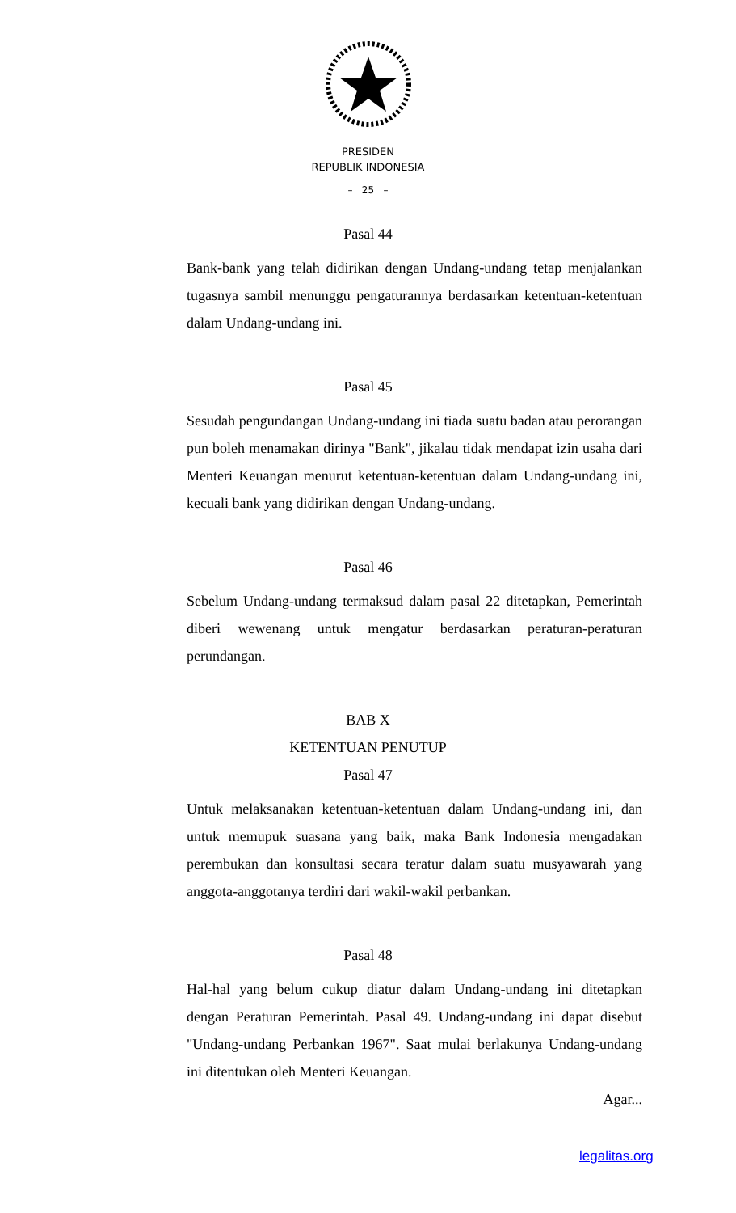PRESIDEN
REPUBLIK INDONESIA
– 25 –
Pasal 44
Bank-bank yang telah didirikan dengan Undang-undang tetap menjalankan tugasnya sambil menunggu pengaturannya berdasarkan ketentuan-ketentuan dalam Undang-undang ini.
Pasal 45
Sesudah pengundangan Undang-undang ini tiada suatu badan atau perorangan pun boleh menamakan dirinya "Bank", jikalau tidak mendapat izin usaha dari Menteri Keuangan menurut ketentuan-ketentuan dalam Undang-undang ini, kecuali bank yang didirikan dengan Undang-undang.
Pasal 46
Sebelum Undang-undang termaksud dalam pasal 22 ditetapkan, Pemerintah diberi wewenang untuk mengatur berdasarkan peraturan-peraturan perundangan.
BAB X
KETENTUAN PENUTUP
Pasal 47
Untuk melaksanakan ketentuan-ketentuan dalam Undang-undang ini, dan untuk memupuk suasana yang baik, maka Bank Indonesia mengadakan perembukan dan konsultasi secara teratur dalam suatu musyawarah yang anggota-anggotanya terdiri dari wakil-wakil perbankan.
Pasal 48
Hal-hal yang belum cukup diatur dalam Undang-undang ini ditetapkan dengan Peraturan Pemerintah. Pasal 49. Undang-undang ini dapat disebut "Undang-undang Perbankan 1967". Saat mulai berlakunya Undang-undang ini ditentukan oleh Menteri Keuangan.
Agar...
legalitas.org